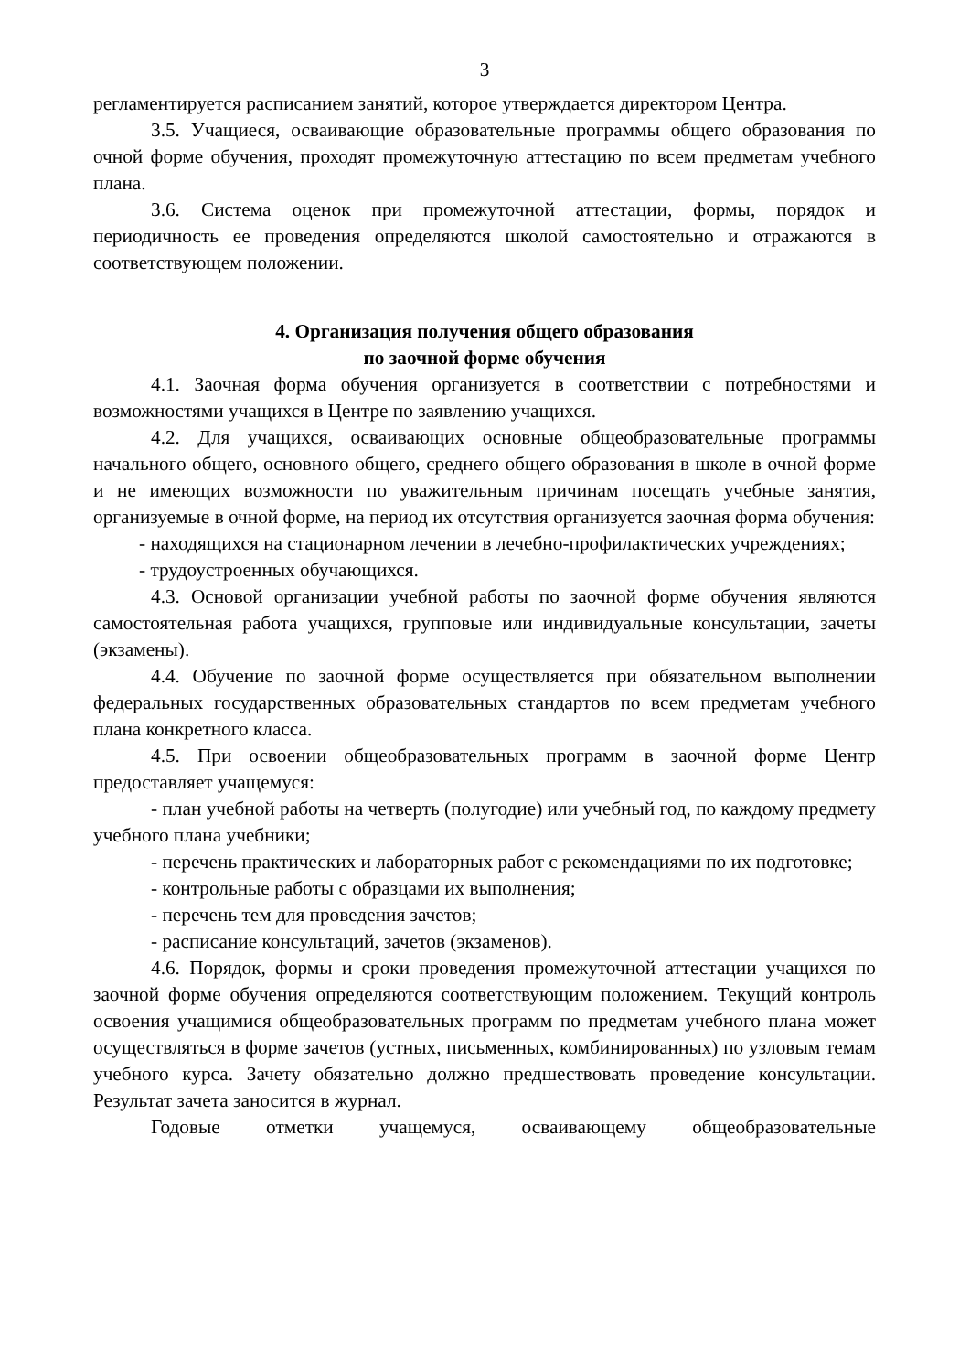3
регламентируется расписанием занятий, которое утверждается директором Центра.
3.5. Учащиеся, осваивающие образовательные программы общего образования по очной форме обучения, проходят промежуточную аттестацию по всем предметам учебного плана.
3.6. Система оценок при промежуточной аттестации, формы, порядок и периодичность ее проведения определяются школой самостоятельно и отражаются в соответствующем положении.
4. Организация получения общего образования
по заочной форме обучения
4.1. Заочная форма обучения организуется в соответствии с потребностями и возможностями учащихся в Центре по заявлению учащихся.
4.2. Для учащихся, осваивающих основные общеобразовательные программы начального общего, основного общего, среднего общего образования в школе в очной форме и не имеющих возможности по уважительным причинам посещать учебные занятия, организуемые в очной форме, на период их отсутствия организуется заочная форма обучения:
- находящихся на стационарном лечении в лечебно-профилактических учреждениях;
- трудоустроенных обучающихся.
4.3. Основой организации учебной работы по заочной форме обучения являются самостоятельная работа учащихся, групповые или индивидуальные консультации, зачеты (экзамены).
4.4. Обучение по заочной форме осуществляется при обязательном выполнении федеральных государственных образовательных стандартов по всем предметам учебного плана конкретного класса.
4.5. При освоении общеобразовательных программ в заочной форме Центр предоставляет учащемуся:
- план учебной работы на четверть (полугодие) или учебный год, по каждому предмету учебного плана учебники;
- перечень практических и лабораторных работ с рекомендациями по их подготовке;
- контрольные работы с образцами их выполнения;
- перечень тем для проведения зачетов;
- расписание консультаций, зачетов (экзаменов).
4.6. Порядок, формы и сроки проведения промежуточной аттестации учащихся по заочной форме обучения определяются соответствующим положением. Текущий контроль освоения учащимися общеобразовательных программ по предметам учебного плана может осуществляться в форме зачетов (устных, письменных, комбинированных) по узловым темам учебного курса. Зачету обязательно должно предшествовать проведение консультации. Результат зачета заносится в журнал.
Годовые отметки учащемуся, осваивающему общеобразовательные